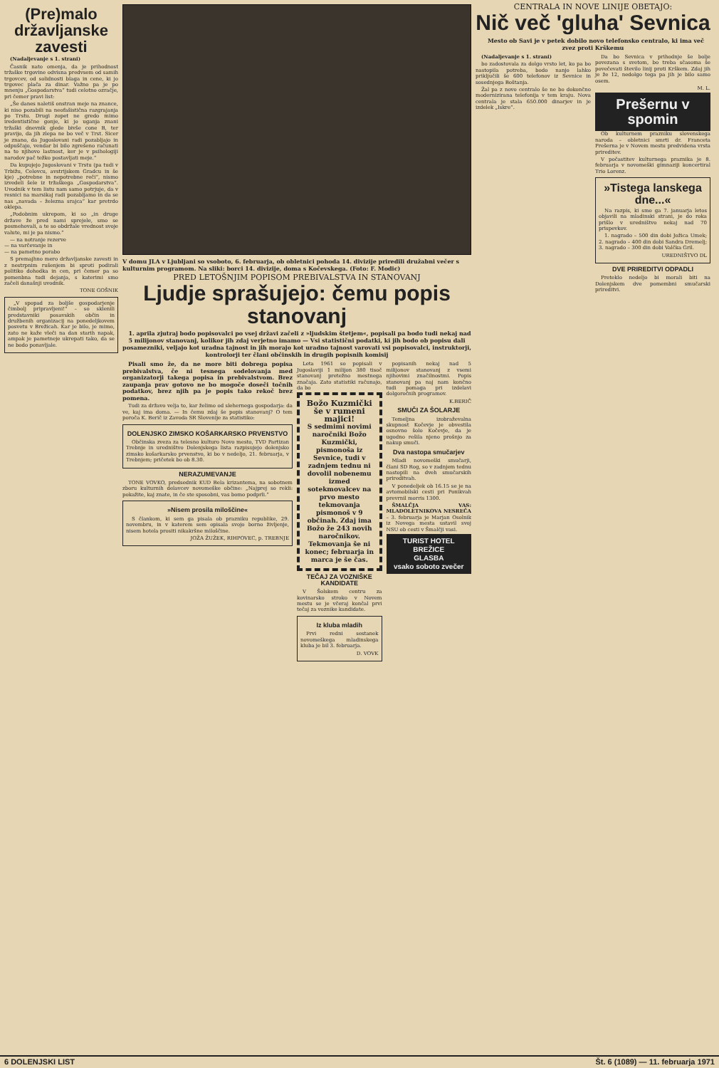(Pre)malo državljanske zavesti
(Nadaljevanje s 1. strani)
Časnik nato omenja, da je prihodnost tržaške trgovine odvisna predvsem od samih trgovcev, od solidnosti blaga in cene, ki jo trgovec plača za dinar. Važno pa je po mnenju „Gospodarstva“ tudi celotno ozračje, pri čemer pravi list:
„Še danes naletiš onstran meje na znance, ki niso pozabili na neofašistična razgrajanja po Trstu. Drugi zopet ne gredo mimo iredentistične gonje, ki jo uganja znani tržaški dnevnik glede bivše cone B, ter pravijo, da jih zlepa ne bo več v Trst. Sicer je znano, da Jugoslovani radi pozabljajo in odpuščajo, vendar bi bilo zgrešeno računati na to njihovo lastnost, ker je v psihologiji narodov pač težko postavljati meje.“
Da kupujejo Jugoslovani v Trstu (pa tudi v Trbižu, Celovcu, avstrijskem Gradcu in še kje) „potrebne in nepotrebne reči“, nismo izvedeli šele iz tržaškega „Gospodarstva“. Uvodnik v tem listu nam samo potrjuje, da v resnici na marsikaj radi pozabljamo in da se nas „navada – železna srajca“ kar pretrdo oklepa.
„Podobnim ukrepom, ki so „in druge države že pred nami sprejele, smo se posmehovali, a te so obdržale vrednost svoje valute, mi je pa nismo.“
— na notranje rezerve
— na varčevanje in
— na pametno porabo
S premajhno mero državljanske zavesti in z nestrpnim rušenjem bi sproti podirali politiko dohodka in cen, pri čemer pa so pomenbna tudi dejanja, s katerimi smo začeli današnji uvodnik.
TONE GOŠNIK
„V spopad za boljše gospodarjenje čimbolj pripravljeni!“ – so sklenili predstavniki posavskih občin in družbenih organizacij na ponedeljkovem posvetu v Brežicah. Kar je bilo, je mimo, zato ne kaže vleči na dan starih napak, ampak je pametneje ukrepati tako, da se ne bodo ponavljale.
V domu JLA v Ljubljani so vsoboto, 6. februarja, ob obletnici pohoda 14. divizije priredili družabni večer s kulturnim programom. Na sliki: borci 14. divizije, doma s Kočevskega. (Foto: F. Modic)
PRED LETOŠNJIM POPISOM PREBIVALSTVA IN STANOVANJ
Ljudje sprašujejo: čemu popis stanovanj
1. aprila zjutraj bodo popisovalci po vsej državi začeli z »ljudskim štetjem«, popisali pa bodo tudi nekaj nad 5 milijonov stanovanj, kolikor jih zdaj verjetno imamo — Vsi statistični podatki, ki jih bodo ob popisu dali posamezniki, veljajo kot uradna tajnost in jih morajo kot uradno tajnost varovati vsi popisovalci, instruktorji, kontrolorji ter člani občinskih in drugih popisnih komisij
Pisali smo že, da ne more biti dobrega popisa prebivalstva, če ni tesnega sodelovanja med organizatorji takega popisa in prebivalstvom. Brez zaupanja prav gotovo ne bo mogoče doseči točnih podatkov, brez njih pa je popis tako rekoč brez pomena.
Tudi za državo velja to, kar želimo od slehernega gospodarja: da ve, kaj ima doma. — In čemu zdaj še popis stanovanj? O tem poroča K. Berič iz Zavoda SR Slovenije za statistiko:
DOLENJSKO ZIMSKO KOŠARKARSKO PRVENSTVO
Občinska zveza za telesno kulturo Novo mesto, TVD Partizan Trebnje in uredništvo Dolenjskega lista razpisujejo dolenjsko zimsko košarkarsko prvenstvo, ki bo v nedeljo, 21. februarja, v Trebnjem; pričetek bo ob 8.30.
NERAZUMEVANJE
TONE VOVKO, predsednik KUD Bela krizantema, na sobotnem zboru kulturnih delavcev novomeške občine: „Najprej so rekli: pokažite, kaj znate, in če ste sposobni, vas bomo podprli.“
»Nisem prosila miloščine«
S člankom, ki sem ga pisala ob prazniku republike, 29. novembru, in v katerem sem opisala svojo borno življenje, nisem hotela prositi nikakršne miloščine.
JOŽA ŽUŽEK, RIHPOVEC, p. TREBNJE
Leta 1961 so popisali v Jugoslaviji 1 milijon 380 tisoč stanovanj pretežno mestnega značaja. Zato statistiki računajo, da bo
Božo Kuzmički še v rumeni majici!
S sedmimi novimi naročniki Božo Kuzmički, pismonoša iz Sevnice, tudi v zadnjem tednu ni dovolil nobenemu izmed sotekmovalcev na prvo mesto tekmovanja pismonoš v 9 občinah. Zdaj ima Božo že 243 novih naročnikov.
Tekmovanja še ni konec; februarja in marca je še čas.
TEČAJ ZA VOZNIŠKE KANDIDATE
V Šolskem centru za kovinarsko stroko v Novem mestu se je včeraj končal prvi tečaj za voznike kandidate.
Iz kluba mladih
Prvi redni sestanek novomeškega mladinskega kluba je bil 3. februarja.
D. VOVK
popisanih nekaj nad 5 milijonov stanovanj z vsemi njihovimi značilnostmi. Popis stanovanj pa naj nam končno tudi pomaga pri izdelavi dolgoročnih programov.
K.BERIČ
SMUČI ZA ŠOLARJE
Temeljna izobraževalna skupnost Kočevje je obvestila osnovno šolo Kočevje, da je ugodno rešila njeno prošnjo za nakup smuči.
Dva nastopa smučarjev
Mladi novomeški smučarji, člani SD Rog, so v zadnjem tednu nastopili na dveh smučarskih prireditvah.
V ponedeljek ob 16.15 se je na avtomobilski cesti pri Ponikvah prevrnil morris 1300.
ŠMALČJA VAS: MLADOLETNIKOVA NESREČA – 3. februarja je Marjan Osolnik iz Novega mesta ustavil svoj NSU ob cesti v Šmalčji vasi.
TURIST HOTEL BREŽICE
GLASBA
vsako soboto zvečer
CENTRALA IN NOVE LINIJE OBETAJO:
Nič več 'gluha' Sevnica
Mesto ob Savi je v petek dobilo novo telefonsko centralo, ki ima več zvez proti Krškemu
(Nadaljevanje s 1. strani)
bo zadostovala za dolgo vrsto let, ko pa bo nastopila potreba, bodo nanjo lahko priključili še 600 telefonov iz Sevnice in sosednjega Boštanja.
Žal pa z novo centralo še ne bo dokončno modernizirana telefonija v tem kraju. Nova centrala je stala 650.000 dinarjev in je izdelek „Iskre“.
Da bo Sevnica v prihodnje še bolje povezana s svetom, bo treba sčasoma še povečevati število linij proti Krškem. Zdaj jih je že 12, nedolgo tega pa jih je bilo samo osem.
M. L.
Prešernu v spomin
Ob kulturnem prazniku slovenskega naroda – obletnici smrti dr. Franceta Prešerna je v Novem mestu predvidena vrsta prireditev.
V počastitev kulturnega praznika je 8. februarja v novomeški gimnaziji koncertiral Trio Lorenz.
»Tistega lanskega dne...«
Na razpis, ki smo ga 7. januarja letos objavili na mladinski strani, je do roka prišlo v uredništvo nekaj nad 70 prispevkov.
1. nagrado – 500 din dobi Jožica Umek; 2. nagrado – 400 din dobi Sandra Dremelj; 3. nagrado – 300 din dobi Valčka Gril.
UREDNIŠTVO DL
DVE PRIREDITVI ODPADLI
Preteklo nedeljo bi morali biti na Dolenjskem dve pomembni smučarski prireditvi.
6 DOLENJSKI LIST Št. 6 (1089) — 11. februarja 1971